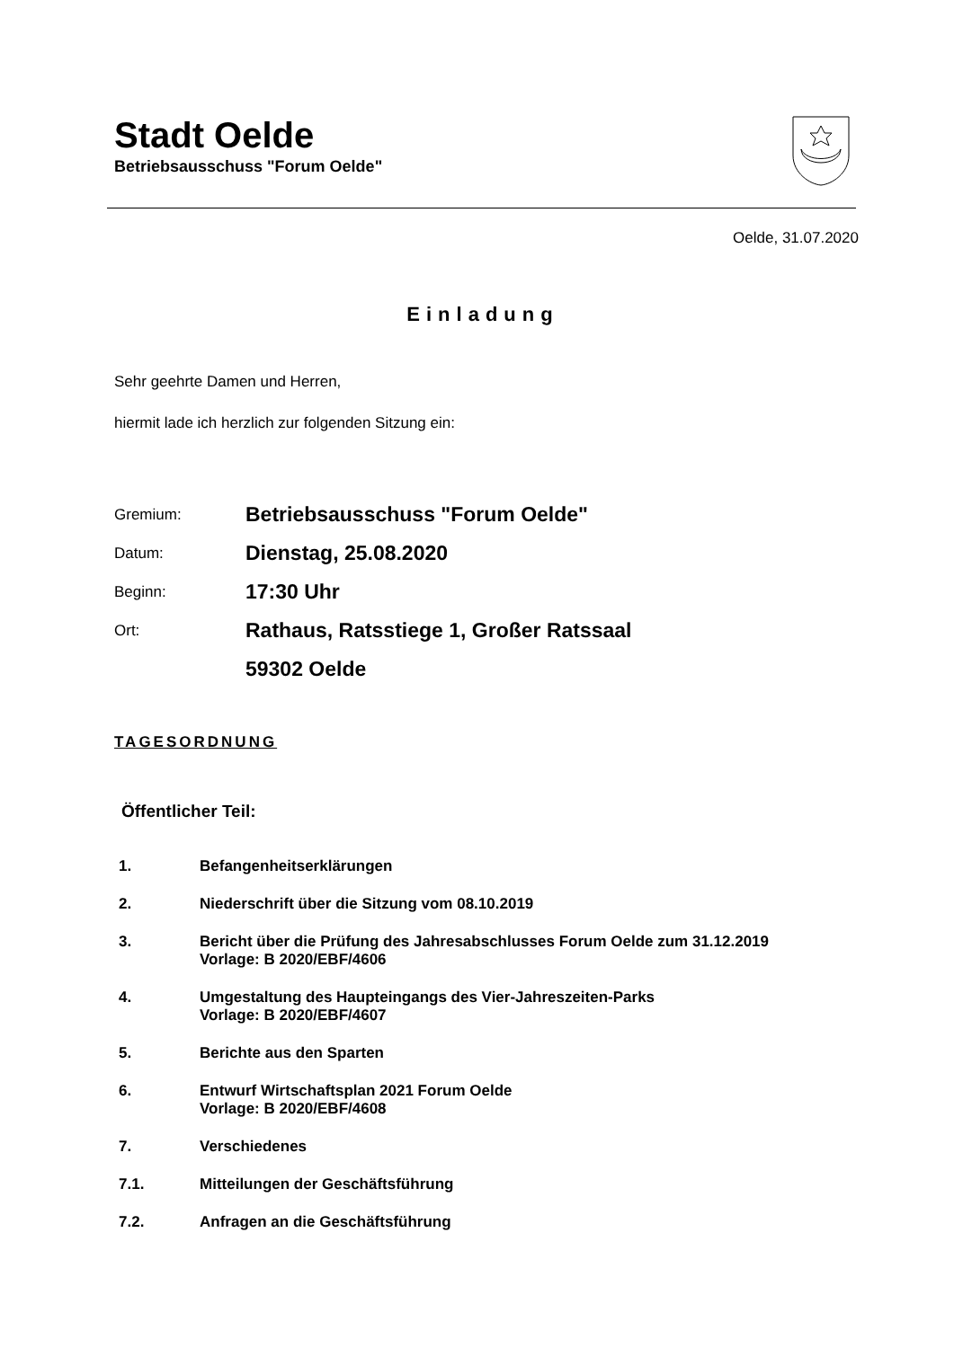Stadt Oelde
Betriebsausschuss "Forum Oelde"
Oelde, 31.07.2020
Einladung
Sehr geehrte Damen und Herren,
hiermit lade ich herzlich zur folgenden Sitzung ein:
Gremium: Betriebsausschuss "Forum Oelde"
Datum: Dienstag, 25.08.2020
Beginn: 17:30 Uhr
Ort: Rathaus, Ratsstiege 1, Großer Ratssaal
59302 Oelde
TAGESORDNUNG
Öffentlicher Teil:
1. Befangenheitserklärungen
2. Niederschrift über die Sitzung vom 08.10.2019
3. Bericht über die Prüfung des Jahresabschlusses Forum Oelde zum 31.12.2019
Vorlage: B 2020/EBF/4606
4. Umgestaltung des Haupteingangs des Vier-Jahreszeiten-Parks
Vorlage: B 2020/EBF/4607
5. Berichte aus den Sparten
6. Entwurf Wirtschaftsplan 2021 Forum Oelde
Vorlage: B 2020/EBF/4608
7. Verschiedenes
7.1. Mitteilungen der Geschäftsführung
7.2. Anfragen an die Geschäftsführung